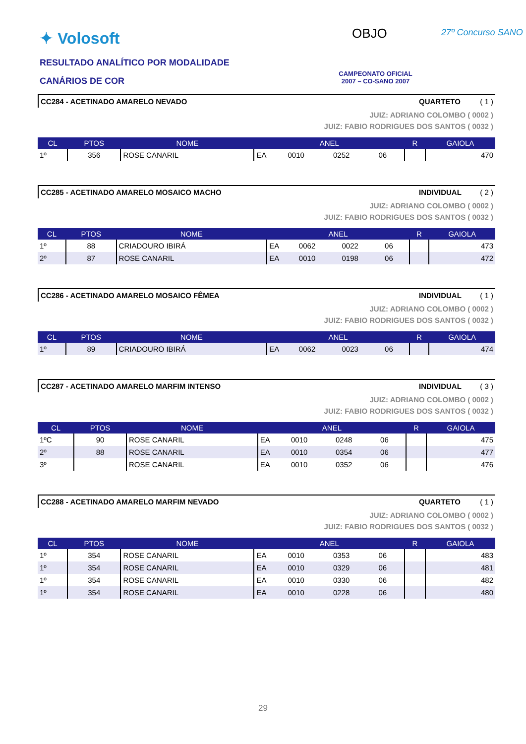✦ Volosoft OBJO 27º Concurso SANO
RESULTADO ANALÍTICO POR MODALIDADE
CANÁRIOS DE COR
CAMPEONATO OFICIAL
2007 – CO-SANO 2007
CC284 - ACETINADO AMARELO NEVADO QUARTETO ( 1 )
JUIZ: ADRIANO COLOMBO ( 0002 )
JUIZ: FABIO RODRIGUES DOS SANTOS ( 0032 )
| CL | PTOS | NOME | ANEL | | | | R | GAIOLA |
| --- | --- | --- | --- | --- | --- | --- | --- | --- |
| 1º | 356 | ROSE CANARIL | EA | 0010 | 0252 | 06 | | 470 |
CC285 - ACETINADO AMARELO MOSAICO MACHO INDIVIDUAL ( 2 )
JUIZ: ADRIANO COLOMBO ( 0002 )
JUIZ: FABIO RODRIGUES DOS SANTOS ( 0032 )
| CL | PTOS | NOME | ANEL | | | | R | GAIOLA |
| --- | --- | --- | --- | --- | --- | --- | --- | --- |
| 1º | 88 | CRIADOURO IBIRÁ | EA | 0062 | 0022 | 06 | | 473 |
| 2º | 87 | ROSE CANARIL | EA | 0010 | 0198 | 06 | | 472 |
CC286 - ACETINADO AMARELO MOSAICO FÊMEA INDIVIDUAL ( 1 )
JUIZ: ADRIANO COLOMBO ( 0002 )
JUIZ: FABIO RODRIGUES DOS SANTOS ( 0032 )
| CL | PTOS | NOME | ANEL | | | | R | GAIOLA |
| --- | --- | --- | --- | --- | --- | --- | --- | --- |
| 1º | 89 | CRIADOURO IBIRÁ | EA | 0062 | 0023 | 06 | | 474 |
CC287 - ACETINADO AMARELO MARFIM INTENSO INDIVIDUAL ( 3 )
JUIZ: ADRIANO COLOMBO ( 0002 )
JUIZ: FABIO RODRIGUES DOS SANTOS ( 0032 )
| CL | PTOS | NOME | ANEL | | | | R | GAIOLA |
| --- | --- | --- | --- | --- | --- | --- | --- | --- |
| 1ºC | 90 | ROSE CANARIL | EA | 0010 | 0248 | 06 | | 475 |
| 2º | 88 | ROSE CANARIL | EA | 0010 | 0354 | 06 | | 477 |
| 3º | | ROSE CANARIL | EA | 0010 | 0352 | 06 | | 476 |
CC288 - ACETINADO AMARELO MARFIM NEVADO QUARTETO ( 1 )
JUIZ: ADRIANO COLOMBO ( 0002 )
JUIZ: FABIO RODRIGUES DOS SANTOS ( 0032 )
| CL | PTOS | NOME | ANEL | | | | R | GAIOLA |
| --- | --- | --- | --- | --- | --- | --- | --- | --- |
| 1º | 354 | ROSE CANARIL | EA | 0010 | 0353 | 06 | | 483 |
| 1º | 354 | ROSE CANARIL | EA | 0010 | 0329 | 06 | | 481 |
| 1º | 354 | ROSE CANARIL | EA | 0010 | 0330 | 06 | | 482 |
| 1º | 354 | ROSE CANARIL | EA | 0010 | 0228 | 06 | | 480 |
29